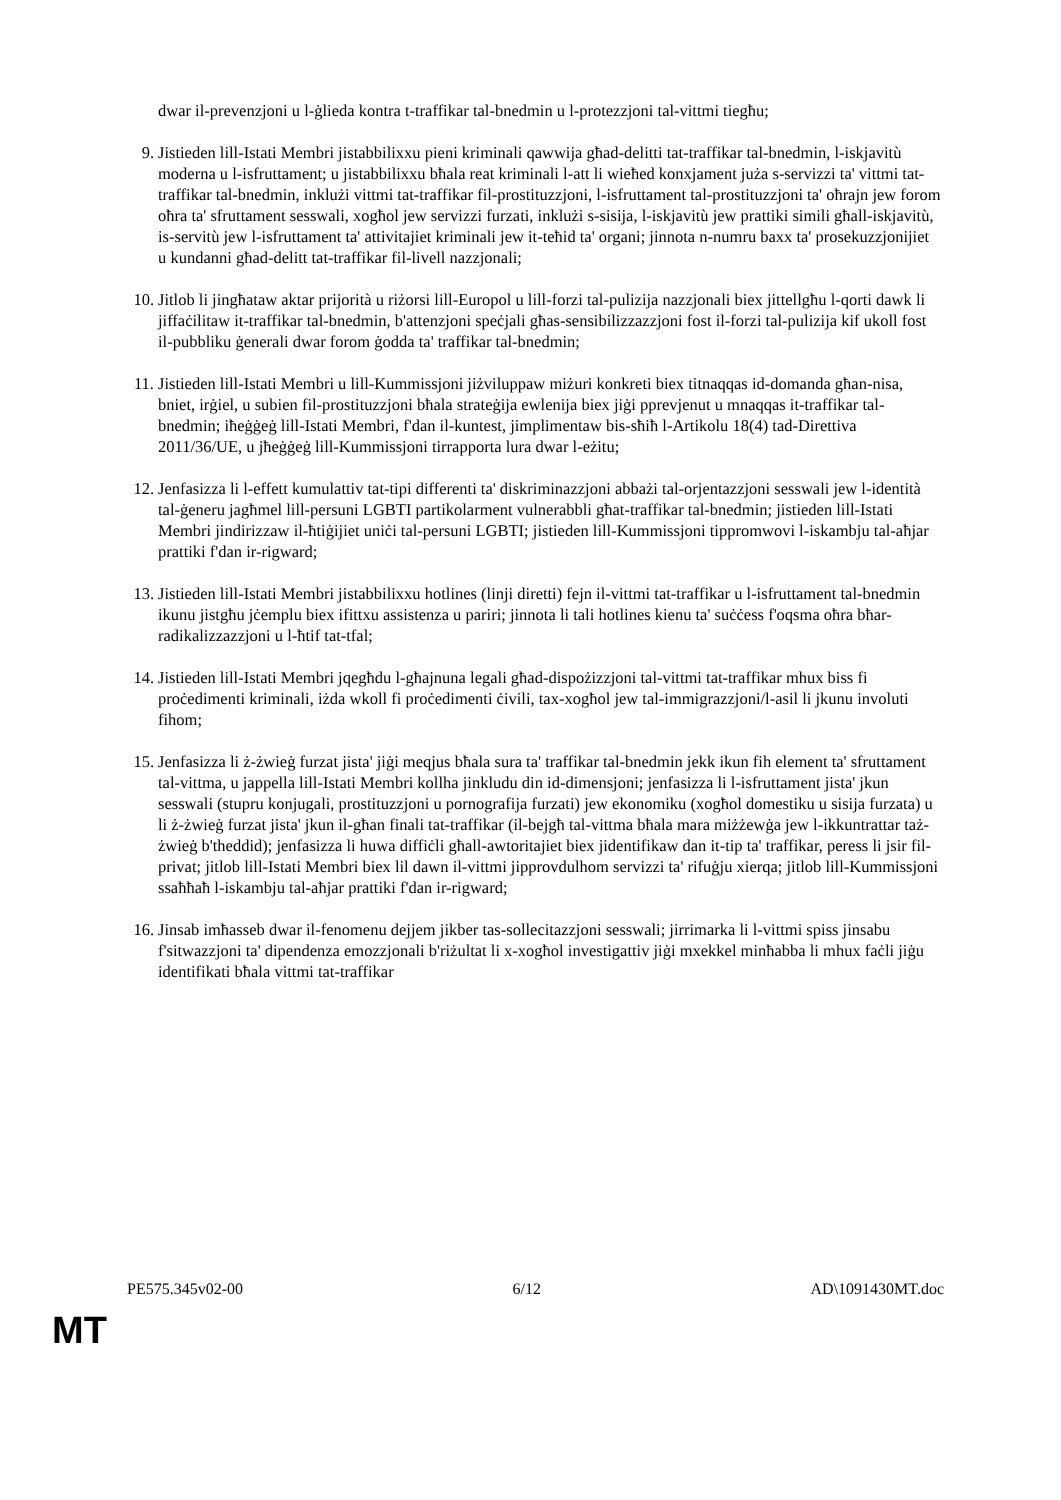dwar il-prevenzjoni u l-ġlieda kontra t-traffikar tal-bnedmin u l-protezzjoni tal-vittmi tiegħu;
9. Jistieden lill-Istati Membri jistabbilixxu pieni kriminali qawwija għad-delitti tat-traffikar tal-bnedmin, l-iskjavitù moderna u l-isfruttament; u jistabbilixxu bħala reat kriminali l-att li wieħed konxjament juża s-servizzi ta' vittmi tat-traffikar tal-bnedmin, inklużi vittmi tat-traffikar fil-prostituzzjoni, l-isfruttament tal-prostituzzjoni ta' oħrajn jew forom oħra ta' sfruttament sesswali, xogħol jew servizzi furzati, inklużi s-sisija, l-iskjavitù jew prattiki simili għall-iskjavitù, is-servitù jew l-isfruttament ta' attivitajiet kriminali jew it-teħid ta' organi; jinnota n-numru baxx ta' prosekuzzjonijiet u kundanni għad-delitt tat-traffikar fil-livell nazzjonali;
10.
Jitlob li jingħataw aktar prijorità u riżorsi lill-Europol u lill-forzi tal-pulizija nazzjonali biex jittellgħu l-qorti dawk li jiffaċilitaw it-traffikar tal-bnedmin, b'attenzjoni speċjali għas-sensibilizzazzjoni fost il-forzi tal-pulizija kif ukoll fost il-pubbliku ġenerali dwar forom ġodda ta' traffikar tal-bnedmin;
11.
Jistieden lill-Istati Membri u lill-Kummissjoni jiżviluppaw miżuri konkreti biex titnaqqas id-domanda għan-nisa, bniet, irġiel, u subien fil-prostituzzjoni bħala strateġija ewlenija biex jiġi pprevjenut u mnaqqas it-traffikar tal-bnedmin; iħeġġeġ lill-Istati Membri, f'dan il-kuntest, jimplimentaw bis-sħiħ l-Artikolu 18(4) tad-Direttiva 2011/36/UE, u jħeġġeġ lill-Kummissjoni tirrapporta lura dwar l-eżitu;
12.
Jenfasizza li l-effett kumulattiv tat-tipi differenti ta' diskriminazzjoni abbażi tal-orjentazzjoni sesswali jew l-identità tal-ġeneru jagħmel lill-persuni LGBTI partikolarment vulnerabbli għat-traffikar tal-bnedmin; jistieden lill-Istati Membri jindirizzaw il-ħtiġijiet uniċi tal-persuni LGBTI; jistieden lill-Kummissjoni tippromwovi l-iskambju tal-aħjar prattiki f'dan ir-rigward;
13.
Jistieden lill-Istati Membri jistabbilixxu hotlines (linji diretti) fejn il-vittmi tat-traffikar u l-isfruttament tal-bnedmin ikunu jistgħu jċemplu biex ifittxu assistenza u pariri; jinnota li tali hotlines kienu ta' suċċess f'oqsma oħra bħar-radikalizzazzjoni u l-ħtif tat-tfal;
14.
Jistieden lill-Istati Membri jqegħdu l-għajnuna legali għad-dispożizzjoni tal-vittmi tat-traffikar mhux biss fi proċedimenti kriminali, iżda wkoll fi proċedimenti ċivili, tax-xogħol jew tal-immigrazzjoni/l-asil li jkunu involuti fihom;
15.
Jenfasizza li ż-żwieġ furzat jista' jiġi meqjus bħala sura ta' traffikar tal-bnedmin jekk ikun fih element ta' sfruttament tal-vittma, u jappella lill-Istati Membri kollha jinkludu din id-dimensjoni; jenfasizza li l-isfruttament jista' jkun sesswali (stupru konjugali, prostituzzjoni u pornografija furzati) jew ekonomiku (xogħol domestiku u sisija furzata) u li ż-żwieġ furzat jista' jkun il-għan finali tat-traffikar (il-bejgħ tal-vittma bħala mara miżżewġa jew l-ikkuntrattar taż-żwieġ b'theddid); jenfasizza li huwa diffiċli għall-awtoritajiet biex jidentifikaw dan it-tip ta' traffikar, peress li jsir fil-privat; jitlob lill-Istati Membri biex lil dawn il-vittmi jipprovdulhom servizzi ta' rifuġju xierqa; jitlob lill-Kummissjoni ssaħħaħ l-iskambju tal-aħjar prattiki f'dan ir-rigward;
16.
Jinsab imħasseb dwar il-fenomenu dejjem jikber tas-sollecitazzjoni sesswali; jirrimarka li l-vittmi spiss jinsabu f'sitwazzjoni ta' dipendenza emozzjonali b'riżultat li x-xogħol investigattiv jiġi mxekkel minħabba li mhux faċli jiġu identifikati bħala vittmi tat-traffikar
PE575.345v02-00 6/12 AD\1091430MT.doc
MT